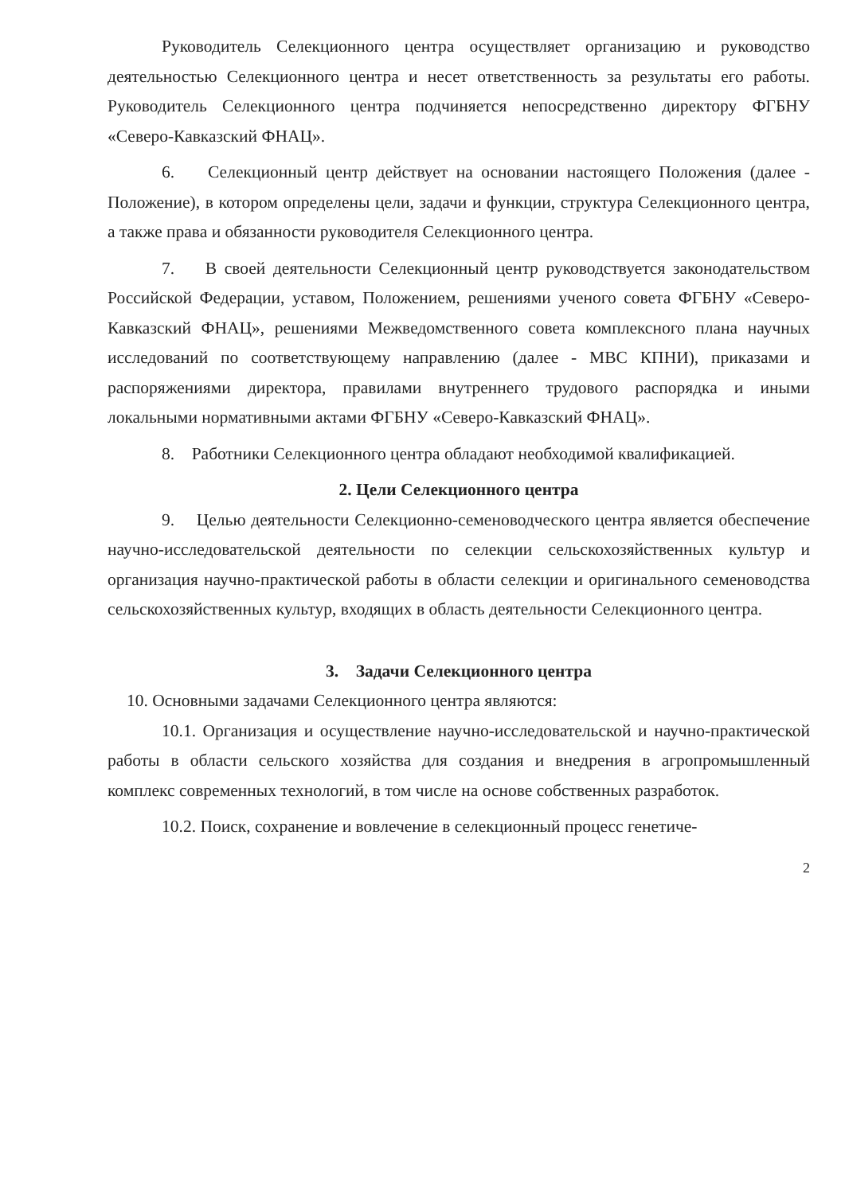Руководитель Селекционного центра осуществляет организацию и руководство деятельностью Селекционного центра и несет ответственность за результаты его работы. Руководитель Селекционного центра подчиняется непосредственно директору ФГБНУ «Северо-Кавказский ФНАЦ».
6. Селекционный центр действует на основании настоящего Положения (далее - Положение), в котором определены цели, задачи и функции, структура Селекционного центра, а также права и обязанности руководителя Селекционного центра.
7. В своей деятельности Селекционный центр руководствуется законодательством Российской Федерации, уставом, Положением, решениями ученого совета ФГБНУ «Северо-Кавказский ФНАЦ», решениями Межведомственного совета комплексного плана научных исследований по соответствующему направлению (далее - МВС КПНИ), приказами и распоряжениями директора, правилами внутреннего трудового распорядка и иными локальными нормативными актами ФГБНУ «Северо-Кавказский ФНАЦ».
8. Работники Селекционного центра обладают необходимой квалификацией.
2. Цели Селекционного центра
9. Целью деятельности Селекционно-семеноводческого центра является обеспечение научно-исследовательской деятельности по селекции сельскохозяйственных культур и организация научно-практической работы в области селекции и оригинального семеноводства сельскохозяйственных культур, входящих в область деятельности Селекционного центра.
3. Задачи Селекционного центра
10. Основными задачами Селекционного центра являются:
10.1. Организация и осуществление научно-исследовательской и научно-практической работы в области сельского хозяйства для создания и внедрения в агропромышленный комплекс современных технологий, в том числе на основе собственных разработок.
10.2. Поиск, сохранение и вовлечение в селекционный процесс генетиче-
2